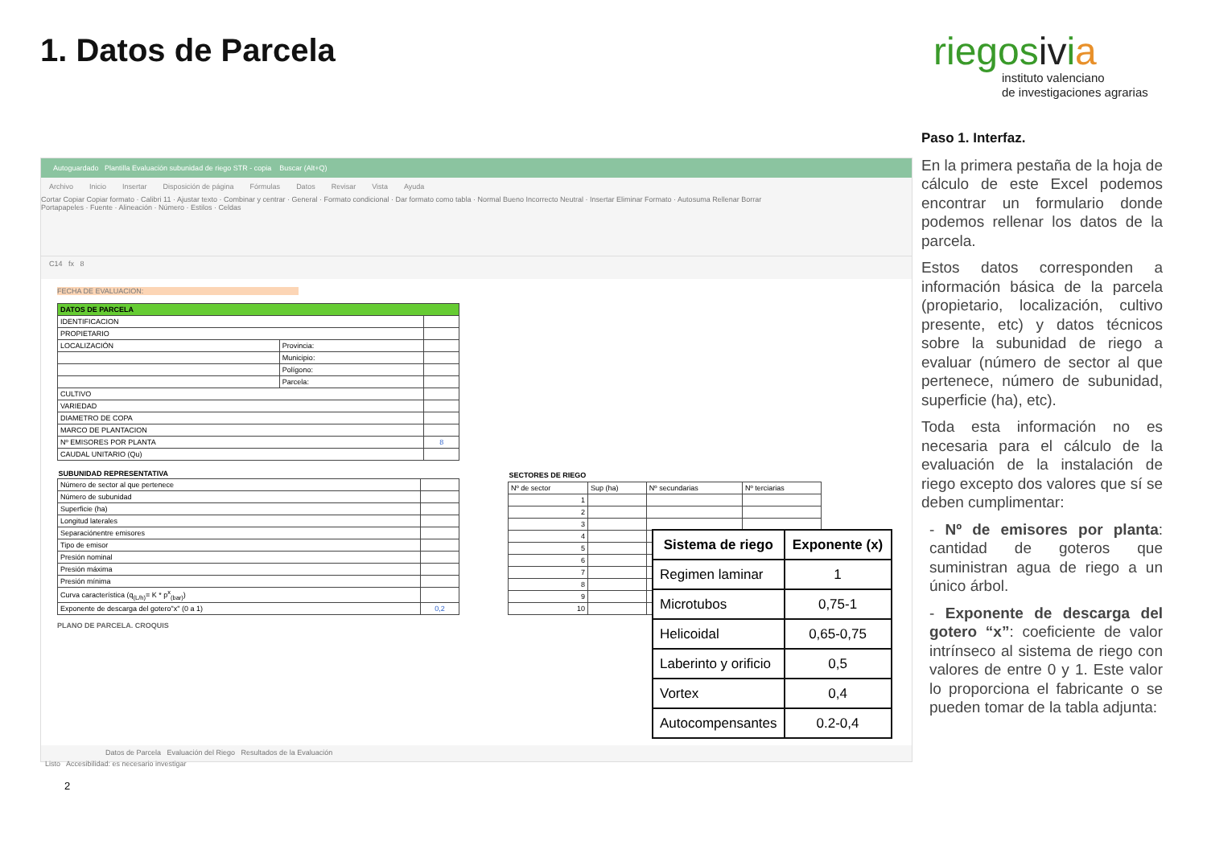1. Datos de Parcela
riegosivia
instituto valenciano
de investigaciones agrarias
Autoguardado Plantilla Evaluación subunidad de riego STR - copia Buscar (Alt+Q)
Archivo Inicio Insertar Disposición de página Fórmulas Datos Revisar Vista Ayuda
Cortar Copiar Copiar formato · Calibri 11 · Ajustar texto · Combinar y centrar · General · Formato condicional · Dar formato como tabla · Normal Bueno Incorrecto Neutral · Insertar Eliminar Formato · Autosuma Rellenar Borrar
Portapapeles · Fuente · Alineación · Número · Estilos · Celdas
C14 fx 8
FECHA DE EVALUACION:
| DATOS DE PARCELA | | |
| IDENTIFICACION | | |
| PROPIETARIO | | |
| LOCALIZACIÓN | Provincia: | |
| | Municipio: | |
| | Polígono: | |
| | Parcela: | |
| CULTIVO | | |
| VARIEDAD | | |
| DIAMETRO DE COPA | | |
| MARCO DE PLANTACION | | |
| Nº EMISORES POR PLANTA | | 8 |
| CAUDAL UNITARIO (Qu) | | |
| SUBUNIDAD REPRESENTATIVA | |
| --- | --- |
| Número de sector al que pertenece | |
| Número de subunidad | |
| Superficie (ha) | |
| Longitud laterales | |
| Separaciónentre emisores | |
| Tipo de emisor | |
| Presión nominal | |
| Presión máxima | |
| Presión mínima | |
| Curva característica (q<sub>(L/h)</sub>= K * p<sup>x</sup><sub>(bar)</sub>) | |
| Exponente de descarga del gotero"x" (0 a 1) | 0,2 |
| SECTORES DE RIEGO | | | |
| --- | --- | --- | --- |
| Nº de sector | Sup (ha) | Nº secundarias | Nº terciarias |
| 1 | | | |
| 2 | | | |
| 3 | | | |
| 4 | | | |
| 5 | | | |
| 6 | | | |
| 7 | | | |
| 8 | | | |
| 9 | | | |
| 10 | | | |
PLANO DE PARCELA. CROQUIS
Datos de Parcela Evaluación del Riego Resultados de la Evaluación
Listo Accesibilidad: es necesario investigar
| Sistema de riego | Exponente (x) |
| --- | --- |
| Regimen laminar | 1 |
| Microtubos | 0,75-1 |
| Helicoidal | 0,65-0,75 |
| Laberinto y orificio | 0,5 |
| Vortex | 0,4 |
| Autocompensantes | 0.2-0,4 |
Paso 1. Interfaz.
En la primera pestaña de la hoja de cálculo de este Excel podemos encontrar un formulario donde podemos rellenar los datos de la parcela.
Estos datos corresponden a información básica de la parcela (propietario, localización, cultivo presente, etc) y datos técnicos sobre la subunidad de riego a evaluar (número de sector al que pertenece, número de subunidad, superficie (ha), etc).
Toda esta información no es necesaria para el cálculo de la evaluación de la instalación de riego excepto dos valores que sí se deben cumplimentar:
- Nº de emisores por planta: cantidad de goteros que suministran agua de riego a un único árbol.
- Exponente de descarga del gotero “x”: coeficiente de valor intrínseco al sistema de riego con valores de entre 0 y 1. Este valor lo proporciona el fabricante o se pueden tomar de la tabla adjunta:
2